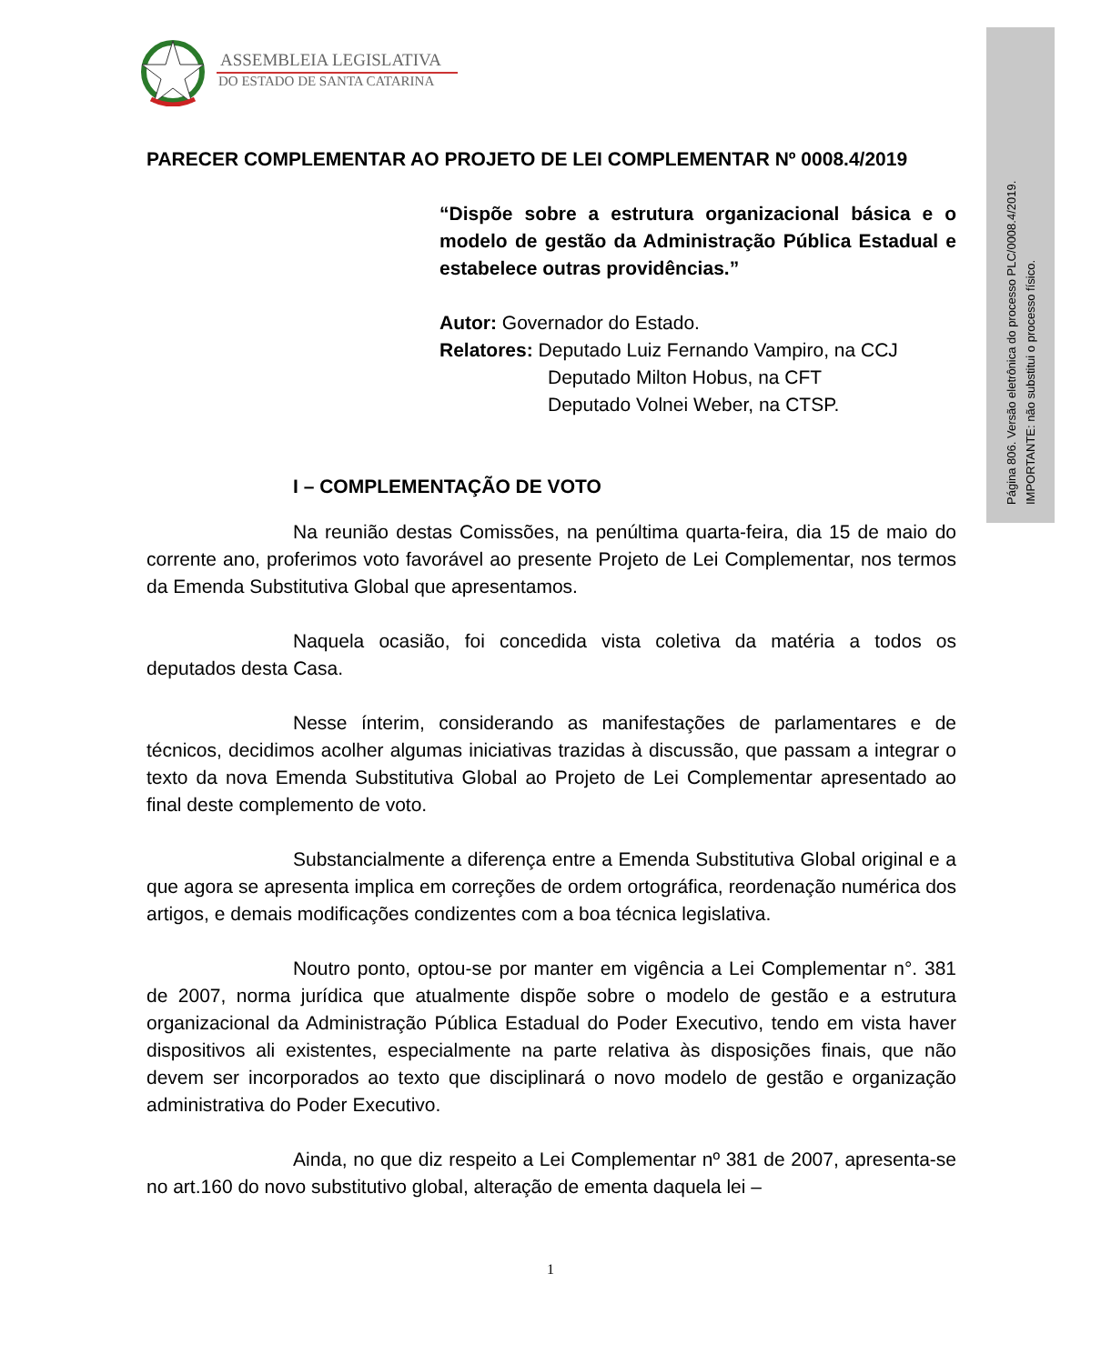Página 806. Versão eletrônica do processo PLC/0008.4/2019.
IMPORTANTE: não substitui o processo físico.
ASSEMBLEIA LEGISLATIVA
DO ESTADO DE SANTA CATARINA
PARECER COMPLEMENTAR AO PROJETO DE LEI COMPLEMENTAR Nº 0008.4/2019
“Dispõe sobre a estrutura organizacional básica e o modelo de gestão da Administração Pública Estadual e estabelece outras providências.”
Autor: Governador do Estado.
Relatores: Deputado Luiz Fernando Vampiro, na CCJ
Deputado Milton Hobus, na CFT
Deputado Volnei Weber, na CTSP.
I – COMPLEMENTAÇÃO DE VOTO
Na reunião destas Comissões, na penúltima quarta-feira, dia 15 de maio do corrente ano, proferimos voto favorável ao presente Projeto de Lei Complementar, nos termos da Emenda Substitutiva Global que apresentamos.
Naquela ocasião, foi concedida vista coletiva da matéria a todos os deputados desta Casa.
Nesse ínterim, considerando as manifestações de parlamentares e de técnicos, decidimos acolher algumas iniciativas trazidas à discussão, que passam a integrar o texto da nova Emenda Substitutiva Global ao Projeto de Lei Complementar apresentado ao final deste complemento de voto.
Substancialmente a diferença entre a Emenda Substitutiva Global original e a que agora se apresenta implica em correções de ordem ortográfica, reordenação numérica dos artigos, e demais modificações condizentes com a boa técnica legislativa.
Noutro ponto, optou-se por manter em vigência a Lei Complementar n°. 381 de 2007, norma jurídica que atualmente dispõe sobre o modelo de gestão e a estrutura organizacional da Administração Pública Estadual do Poder Executivo, tendo em vista haver dispositivos ali existentes, especialmente na parte relativa às disposições finais, que não devem ser incorporados ao texto que disciplinará o novo modelo de gestão e organização administrativa do Poder Executivo.
Ainda, no que diz respeito a Lei Complementar nº 381 de 2007, apresenta-se no art.160 do novo substitutivo global, alteração de ementa daquela lei –
1